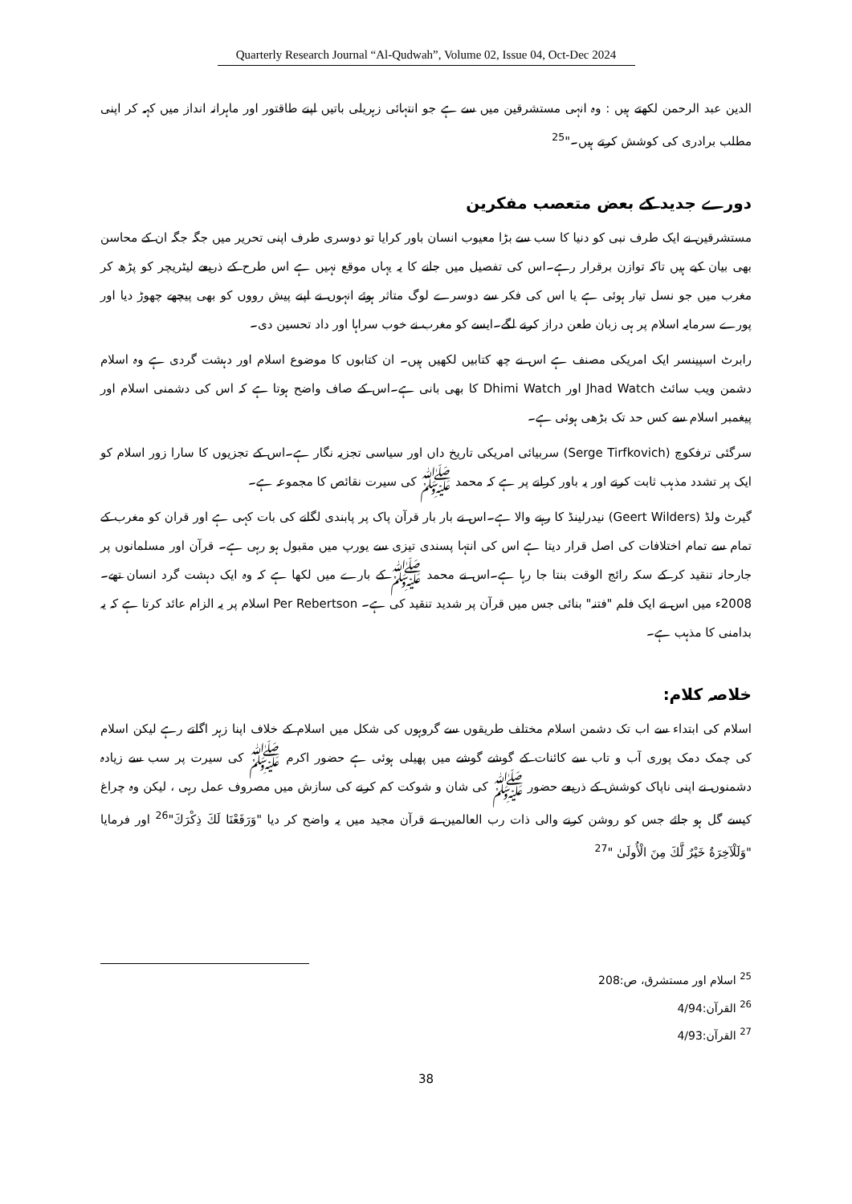Quarterly Research Journal “Al-Qudwah”, Volume 02, Issue 04, Oct-Dec 2024
الدین عبد الرحمن لکھتے ہیں : وہ انہی مستشرقین میں سے ہے جو انتہائی زہریلی باتیں اپنے طاقتور اور ماہرانہ انداز میں کہہ کر اپنی مطلب برادری کی کوشش کرتے ہیں۔"<sup>25</sup>
دورے جدید کے بعض متعصب مفکرین
مستشرقین نے ایک طرف نبی کو دنیا کا سب سے بڑا معیوب انسان باور کرایا تو دوسری طرف اپنی تحریر میں جگہ جگہ ان کے محاسن بھی بیان کیے ہیں تاکہ توازن برقرار رہے۔اس کی تفصیل میں جانے کا یہ یہاں موقع نہیں ہے اس طرح کے ذریعے لیٹریچر کو پڑھ کر مغرب میں جو نسل تیار ہوئی ہے یا اس کی فکر سے دوسرے لوگ متاثر ہوئے انہوں نے اپنے پیش رووں کو بھی پیچھے چھوڑ دیا اور پورے سرمایہ اسلام پر ہی زبان طعن دراز کرنے لگے۔ایسے کو مغرب نے خوب سراہا اور داد تحسین دی۔
رابرٹ اسپینسر ایک امریکی مصنف ہے اس نے چھ کتابیں لکھیں ہیں۔ ان کتابوں کا موضوع اسلام اور دہشت گردی ہے وہ اسلام دشمن ویب سائٹ Jhad Watch اور Dhimi Watch کا بھی بانی ہے۔اس کے صاف واضح ہوتا ہے کہ اس کی دشمنی اسلام اور پیغمبر اسلام سے کس حد تک بڑھی ہوئی ہے۔
سرگئی ترفکوچ (Serge Tirfkovich) سربیائی امریکی تاریخ داں اور سیاسی تجزیہ نگار ہے۔اس کے تجزیوں کا سارا زور اسلام کو ایک پر تشدد مذہب ثابت کرنے اور یہ باور کرانے پر ہے کہ محمد ﷺ کی سیرت نقائص کا مجموعہ ہے۔
گیرٹ ولڈ (Geert Wilders) نیدرلینڈ کا رہنے والا ہے۔اس نے بار بار قرآن پاک پر پابندی لگانے کی بات کہی ہے اور قران کو مغرب کے تمام سے تمام اختلافات کی اصل قرار دیتا ہے اس کی انتہا پسندی تیزی سے یورپ میں مقبول ہو رہی ہے۔ قرآن اور مسلمانوں پر جارحانہ تنقید کر کے سکہ رائج الوقت بنتا جا رہا ہے۔اس نے محمد ﷺ کے بارے میں لکھا ہے کہ وہ ایک دہشت گرد انسان تھے۔2008ء میں اس نے ایک فلم "فتنہ" بنائی جس میں قرآن پر شدید تنقید کی ہے۔ Per Rebertson اسلام پر یہ الزام عائد کرتا ہے کہ یہ بدامنی کا مذہب ہے۔
خلاصہ کلام:
اسلام کی ابتداء سے اب تک دشمن اسلام مختلف طریقوں سے گروہوں کی شکل میں اسلام کے خلاف اپنا زہر اگلتے رہے لیکن اسلام کی چمک دمک پوری آب و تاب سے کائنات کے گوشے گوشے میں پھیلی ہوئی ہے حضور اکرم ﷺ کی سیرت پر سب سے زیادہ دشمنوں نے اپنی ناپاک کوشش کے ذریعے حضور ﷺ کی شان و شوکت کم کرنے کی سازش میں مصروف عمل رہی ، لیکن وہ چراغ کیسے گل ہو جائے جس کو روشن کرنے والی ذات رب العالمین نے قرآن مجید میں یہ واضح کر دیا "وَرَفَعْنَا لَكَ ذِكْرَكَ"<sup>26</sup> اور فرمایا "وَلَلْآخِرَةُ خَيْرٌ لَّكَ مِنَ الْأُولَىٰ "<sup>27</sup>
<sup>25</sup> اسلام اور مستشرق، ص:208
<sup>26</sup> القرآن:4/94
<sup>27</sup> القرآن:4/93
38